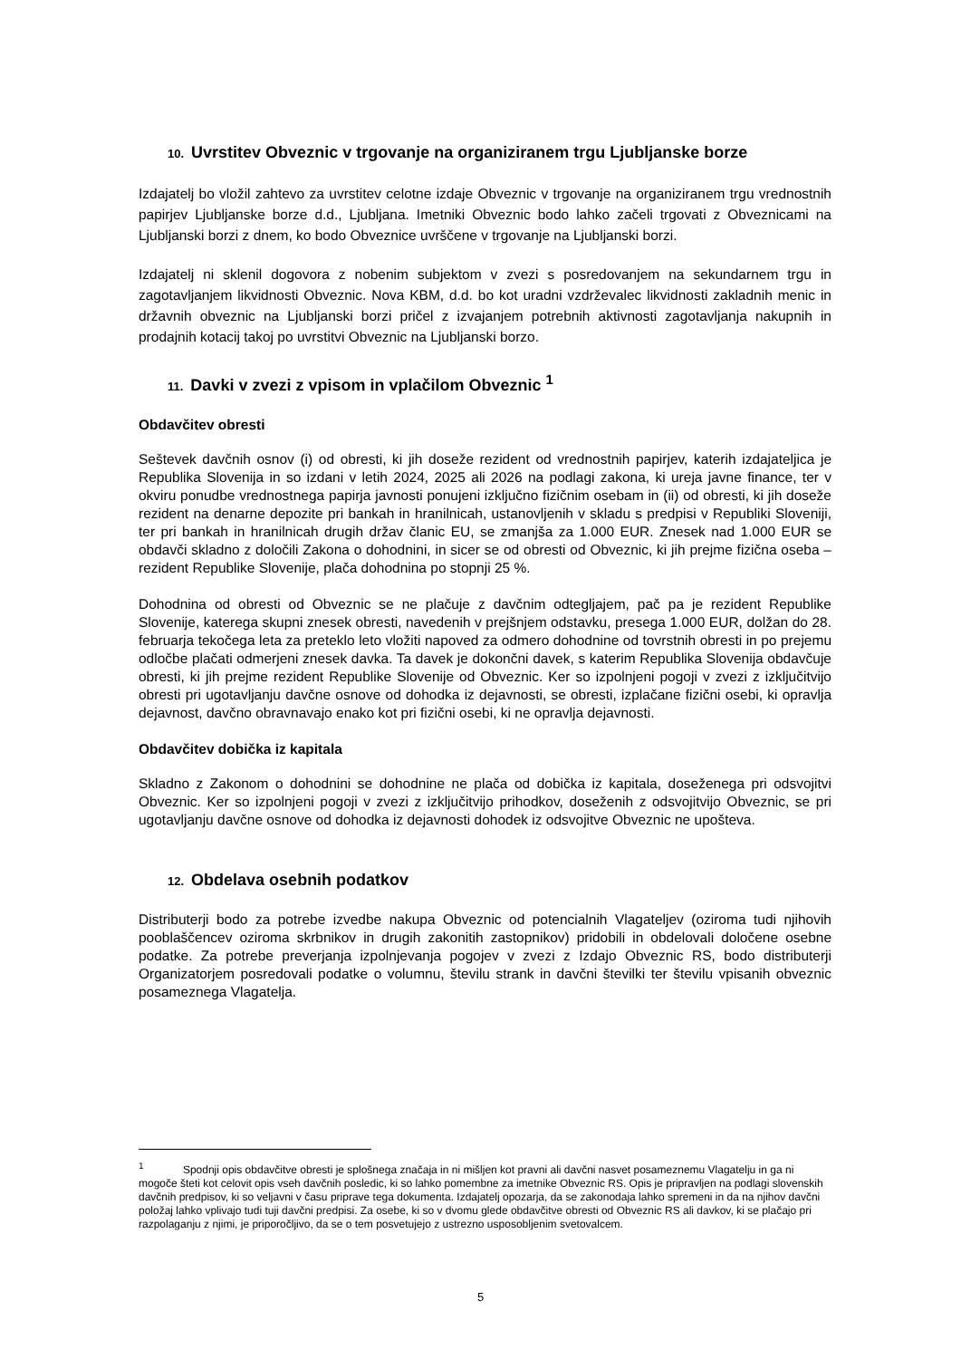10. Uvrstitev Obveznic v trgovanje na organiziranem trgu Ljubljanske borze
Izdajatelj bo vložil zahtevo za uvrstitev celotne izdaje Obveznic v trgovanje na organiziranem trgu vrednostnih papirjev Ljubljanske borze d.d., Ljubljana. Imetniki Obveznic bodo lahko začeli trgovati z Obveznicami na Ljubljanski borzi z dnem, ko bodo Obveznice uvrščene v trgovanje na Ljubljanski borzi.
Izdajatelj ni sklenil dogovora z nobenim subjektom v zvezi s posredovanjem na sekundarnem trgu in zagotavljanjem likvidnosti Obveznic. Nova KBM, d.d. bo kot uradni vzdrževalec likvidnosti zakladnih menic in državnih obveznic na Ljubljanski borzi pričel z izvajanjem potrebnih aktivnosti zagotavljanja nakupnih in prodajnih kotacij takoj po uvrstitvi Obveznic na Ljubljanski borzo.
11. Davki v zvezi z vpisom in vplačilom Obveznic <sup>1</sup>
Obdavčitev obresti
Seštevek davčnih osnov (i) od obresti, ki jih doseže rezident od vrednostnih papirjev, katerih izdajateljica je Republika Slovenija in so izdani v letih 2024, 2025 ali 2026 na podlagi zakona, ki ureja javne finance, ter v okviru ponudbe vrednostnega papirja javnosti ponujeni izključno fizičnim osebam in (ii) od obresti, ki jih doseže rezident na denarne depozite pri bankah in hranilnicah, ustanovljenih v skladu s predpisi v Republiki Sloveniji, ter pri bankah in hranilnicah drugih držav članic EU, se zmanjša za 1.000 EUR. Znesek nad 1.000 EUR se obdavči skladno z določili Zakona o dohodnini, in sicer se od obresti od Obveznic, ki jih prejme fizična oseba – rezident Republike Slovenije, plača dohodnina po stopnji 25 %.
Dohodnina od obresti od Obveznic se ne plačuje z davčnim odtegljajem, pač pa je rezident Republike Slovenije, katerega skupni znesek obresti, navedenih v prejšnjem odstavku, presega 1.000 EUR, dolžan do 28. februarja tekočega leta za preteklo leto vložiti napoved za odmero dohodnine od tovrstnih obresti in po prejemu odločbe plačati odmerjeni znesek davka. Ta davek je dokončni davek, s katerim Republika Slovenija obdavčuje obresti, ki jih prejme rezident Republike Slovenije od Obveznic. Ker so izpolnjeni pogoji v zvezi z izključitvijo obresti pri ugotavljanju davčne osnove od dohodka iz dejavnosti, se obresti, izplačane fizični osebi, ki opravlja dejavnost, davčno obravnavajo enako kot pri fizični osebi, ki ne opravlja dejavnosti.
Obdavčitev dobička iz kapitala
Skladno z Zakonom o dohodnini se dohodnine ne plača od dobička iz kapitala, doseženega pri odsvojitvi Obveznic. Ker so izpolnjeni pogoji v zvezi z izključitvijo prihodkov, doseženih z odsvojitvijo Obveznic, se pri ugotavljanju davčne osnove od dohodka iz dejavnosti dohodek iz odsvojitve Obveznic ne upošteva.
12. Obdelava osebnih podatkov
Distributerji bodo za potrebe izvedbe nakupa Obveznic od potencialnih Vlagateljev (oziroma tudi njihovih pooblaščencev oziroma skrbnikov in drugih zakonitih zastopnikov) pridobili in obdelovali določene osebne podatke. Za potrebe preverjanja izpolnjevanja pogojev v zvezi z Izdajo Obveznic RS, bodo distributerji Organizatorjem posredovali podatke o volumnu, številu strank in davčni številki ter številu vpisanih obveznic posameznega Vlagatelja.
<sup>1</sup> Spodnji opis obdavčitve obresti je splošnega značaja in ni mišljen kot pravni ali davčni nasvet posameznemu Vlagatelju in ga ni mogoče šteti kot celovit opis vseh davčnih posledic, ki so lahko pomembne za imetnike Obveznic RS. Opis je pripravljen na podlagi slovenskih davčnih predpisov, ki so veljavni v času priprave tega dokumenta. Izdajatelj opozarja, da se zakonodaja lahko spremeni in da na njihov davčni položaj lahko vplivajo tudi tuji davčni predpisi. Za osebe, ki so v dvomu glede obdavčitve obresti od Obveznic RS ali davkov, ki se plačajo pri razpolaganju z njimi, je priporočljivo, da se o tem posvetujejo z ustrezno usposobljenim svetovalcem.
5